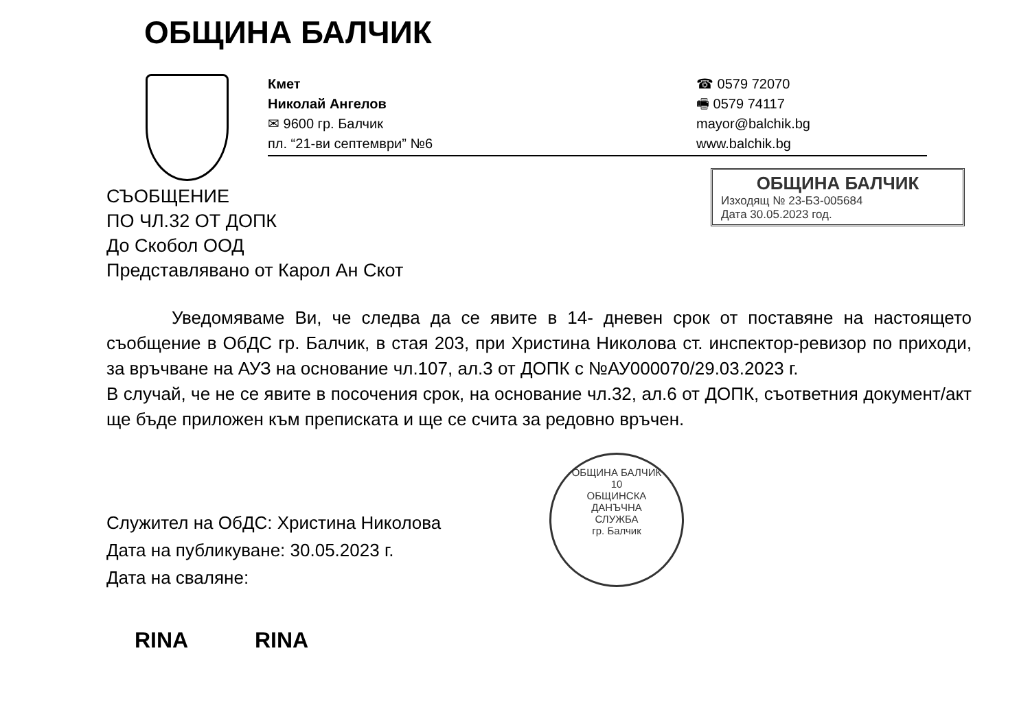ОБЩИНА БАЛЧИК
Кмет
Николай Ангелов
✉ 9600 гр. Балчик
пл. “21-ви септември” №6
☎ 0579 72070
🖷 0579 74117
mayor@balchik.bg
www.balchik.bg
ОБЩИНА БАЛЧИК
Изходящ № 23-БЗ-005684
Дата 30.05.2023 год.
СЪОБЩЕНИЕ
ПО ЧЛ.32 ОТ ДОПК
До Скобол ООД
Представлявано от Карол Ан Скот
Уведомяваме Ви, че следва да се явите в 14- дневен срок от поставяне на настоящето съобщение в ОбДС гр. Балчик, в стая 203, при Христина Николова ст. инспектор-ревизор по приходи, за връчване на АУЗ на основание чл.107, ал.3 от ДОПК с №АУ000070/29.03.2023 г.
В случай, че не се явите в посочения срок, на основание чл.32, ал.6 от ДОПК, съответния документ/акт ще бъде приложен към преписката и ще се счита за редовно връчен.
ОБЩИНА БАЛЧИК
10
ОБЩИНСКА
ДАНЪЧНА
СЛУЖБА
гр. Балчик
Служител на ОбДС: Христина Николова
Дата на публикуване: 30.05.2023 г.
Дата на сваляне:
RINA RINA